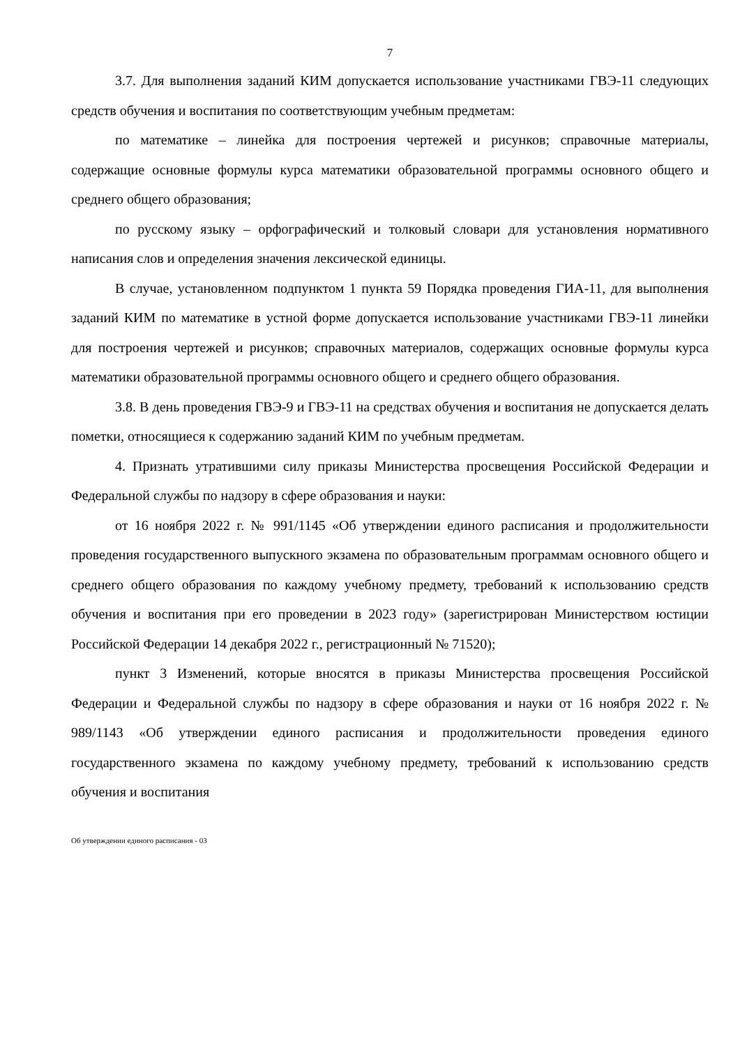7
3.7. Для выполнения заданий КИМ допускается использование участниками ГВЭ-11 следующих средств обучения и воспитания по соответствующим учебным предметам:
по математике – линейка для построения чертежей и рисунков; справочные материалы, содержащие основные формулы курса математики образовательной программы основного общего и среднего общего образования;
по русскому языку – орфографический и толковый словари для установления нормативного написания слов и определения значения лексической единицы.
В случае, установленном подпунктом 1 пункта 59 Порядка проведения ГИА-11, для выполнения заданий КИМ по математике в устной форме допускается использование участниками ГВЭ-11 линейки для построения чертежей и рисунков; справочных материалов, содержащих основные формулы курса математики образовательной программы основного общего и среднего общего образования.
3.8. В день проведения ГВЭ-9 и ГВЭ-11 на средствах обучения и воспитания не допускается делать пометки, относящиеся к содержанию заданий КИМ по учебным предметам.
4. Признать утратившими силу приказы Министерства просвещения Российской Федерации и Федеральной службы по надзору в сфере образования и науки:
от 16 ноября 2022 г. № 991/1145 «Об утверждении единого расписания и продолжительности проведения государственного выпускного экзамена по образовательным программам основного общего и среднего общего образования по каждому учебному предмету, требований к использованию средств обучения и воспитания при его проведении в 2023 году» (зарегистрирован Министерством юстиции Российской Федерации 14 декабря 2022 г., регистрационный № 71520);
пункт 3 Изменений, которые вносятся в приказы Министерства просвещения Российской Федерации и Федеральной службы по надзору в сфере образования и науки от 16 ноября 2022 г. № 989/1143 «Об утверждении единого расписания и продолжительности проведения единого государственного экзамена по каждому учебному предмету, требований к использованию средств обучения и воспитания
Об утверждении единого расписания - 03